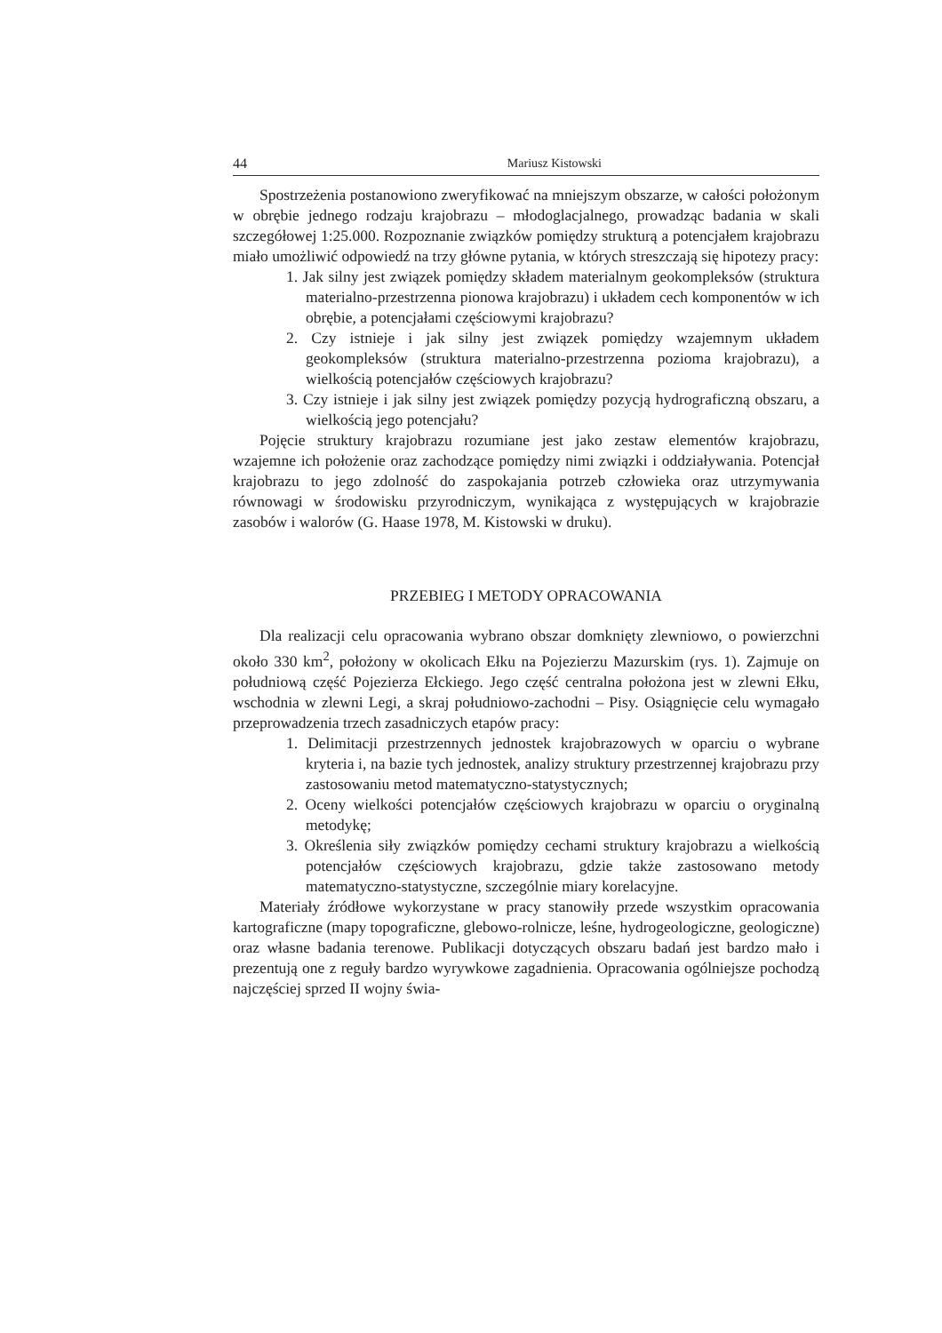44 Mariusz Kistowski
Spostrzeżenia postanowiono zweryfikować na mniejszym obszarze, w całości położonym w obrębie jednego rodzaju krajobrazu – młodoglacjalnego, prowadząc badania w skali szczegółowej 1:25.000. Rozpoznanie związków pomiędzy strukturą a potencjałem krajobrazu miało umożliwić odpowiedź na trzy główne pytania, w których streszczają się hipotezy pracy:
1. Jak silny jest związek pomiędzy składem materialnym geokompleksów (struktura materialno-przestrzenna pionowa krajobrazu) i układem cech komponentów w ich obrębie, a potencjałami częściowymi krajobrazu?
2. Czy istnieje i jak silny jest związek pomiędzy wzajemnym układem geokompleksów (struktura materialno-przestrzenna pozioma krajobrazu), a wielkością potencjałów częściowych krajobrazu?
3. Czy istnieje i jak silny jest związek pomiędzy pozycją hydrograficzną obszaru, a wielkością jego potencjału?
Pojęcie struktury krajobrazu rozumiane jest jako zestaw elementów krajobrazu, wzajemne ich położenie oraz zachodzące pomiędzy nimi związki i oddziaływania. Potencjał krajobrazu to jego zdolność do zaspokajania potrzeb człowieka oraz utrzymywania równowagi w środowisku przyrodniczym, wynikająca z występujących w krajobrazie zasobów i walorów (G. Haase 1978, M. Kistowski w druku).
PRZEBIEG I METODY OPRACOWANIA
Dla realizacji celu opracowania wybrano obszar domknięty zlewniowo, o powierzchni około 330 km<sup>2</sup>, położony w okolicach Ełku na Pojezierzu Mazurskim (rys. 1). Zajmuje on południową część Pojezierza Ełckiego. Jego część centralna położona jest w zlewni Ełku, wschodnia w zlewni Legi, a skraj południowo-zachodni – Pisy. Osiągnięcie celu wymagało przeprowadzenia trzech zasadniczych etapów pracy:
1. Delimitacji przestrzennych jednostek krajobrazowych w oparciu o wybrane kryteria i, na bazie tych jednostek, analizy struktury przestrzennej krajobrazu przy zastosowaniu metod matematyczno-statystycznych;
2. Oceny wielkości potencjałów częściowych krajobrazu w oparciu o oryginalną metodykę;
3. Określenia siły związków pomiędzy cechami struktury krajobrazu a wielkością potencjałów częściowych krajobrazu, gdzie także zastosowano metody matematyczno-statystyczne, szczególnie miary korelacyjne.
Materiały źródłowe wykorzystane w pracy stanowiły przede wszystkim opracowania kartograficzne (mapy topograficzne, glebowo-rolnicze, leśne, hydrogeologiczne, geologiczne) oraz własne badania terenowe. Publikacji dotyczących obszaru badań jest bardzo mało i prezentują one z reguły bardzo wyrywkowe zagadnienia. Opracowania ogólniejsze pochodzą najczęściej sprzed II wojny świa-